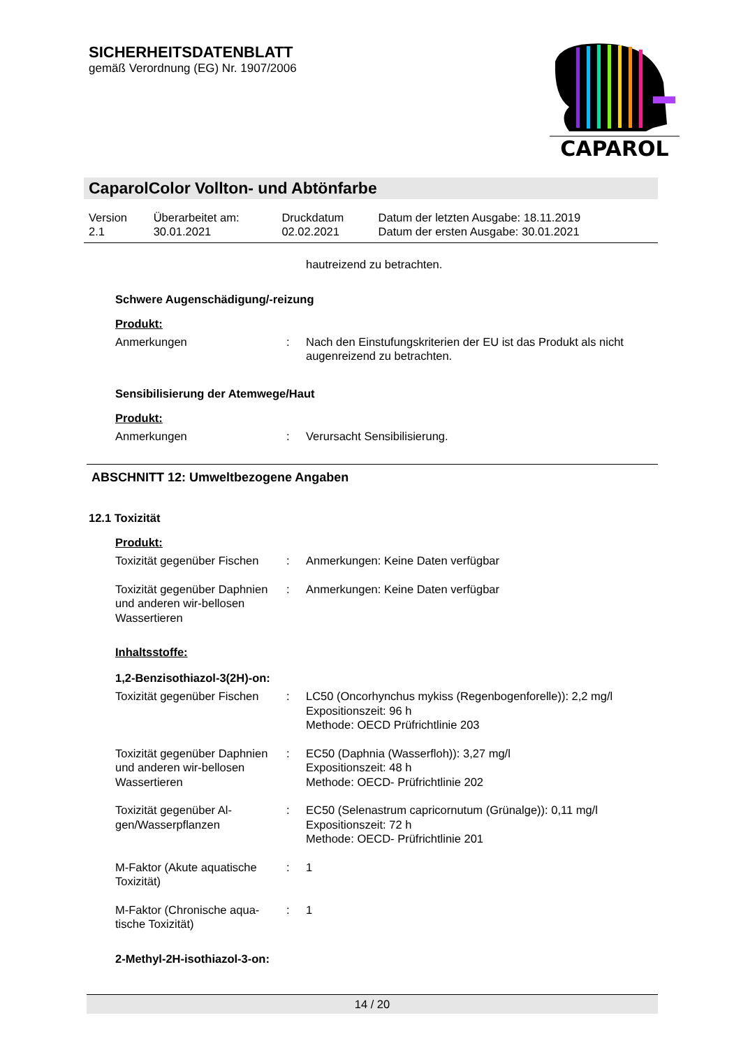SICHERHEITSDATENBLATT
gemäß Verordnung (EG) Nr. 1907/2006
CAPAROL
CaparolColor Vollton- und Abtönfarbe
| Version 2.1 | Überarbeitet am: 30.01.2021 | Druckdatum 02.02.2021 | Datum der letzten Ausgabe: 18.11.2019 Datum der ersten Ausgabe: 30.01.2021 |
| | | hautreizend zu betrachten. |
Schwere Augenschädigung/-reizung
Produkt:
| Anmerkungen | : | Nach den Einstufungskriterien der EU ist das Produkt als nicht augenreizend zu betrachten. |
Sensibilisierung der Atemwege/Haut
Produkt:
| Anmerkungen | : | Verursacht Sensibilisierung. |
ABSCHNITT 12: Umweltbezogene Angaben
12.1 Toxizität
Produkt:
| Toxizität gegenüber Fischen | : | Anmerkungen: Keine Daten verfügbar |
| Toxizität gegenüber Daphnien und anderen wir-bellosen Wassertieren | : | Anmerkungen: Keine Daten verfügbar |
Inhaltsstoffe:
1,2-Benzisothiazol-3(2H)-on:
| Toxizität gegenüber Fischen | : | LC50 (Oncorhynchus mykiss (Regenbogenforelle)): 2,2 mg/l Expositionszeit: 96 h Methode: OECD Prüfrichtlinie 203 |
| Toxizität gegenüber Daphnien und anderen wir-bellosen Wassertieren | : | EC50 (Daphnia (Wasserfloh)): 3,27 mg/l Expositionszeit: 48 h Methode: OECD- Prüfrichtlinie 202 |
| Toxizität gegenüber Al-gen/Wasserpflanzen | : | EC50 (Selenastrum capricornutum (Grünalge)): 0,11 mg/l Expositionszeit: 72 h Methode: OECD- Prüfrichtlinie 201 |
| M-Faktor (Akute aquatische Toxizität) | : | 1 |
| M-Faktor (Chronische aqua-tische Toxizität) | : | 1 |
2-Methyl-2H-isothiazol-3-on:
14 / 20